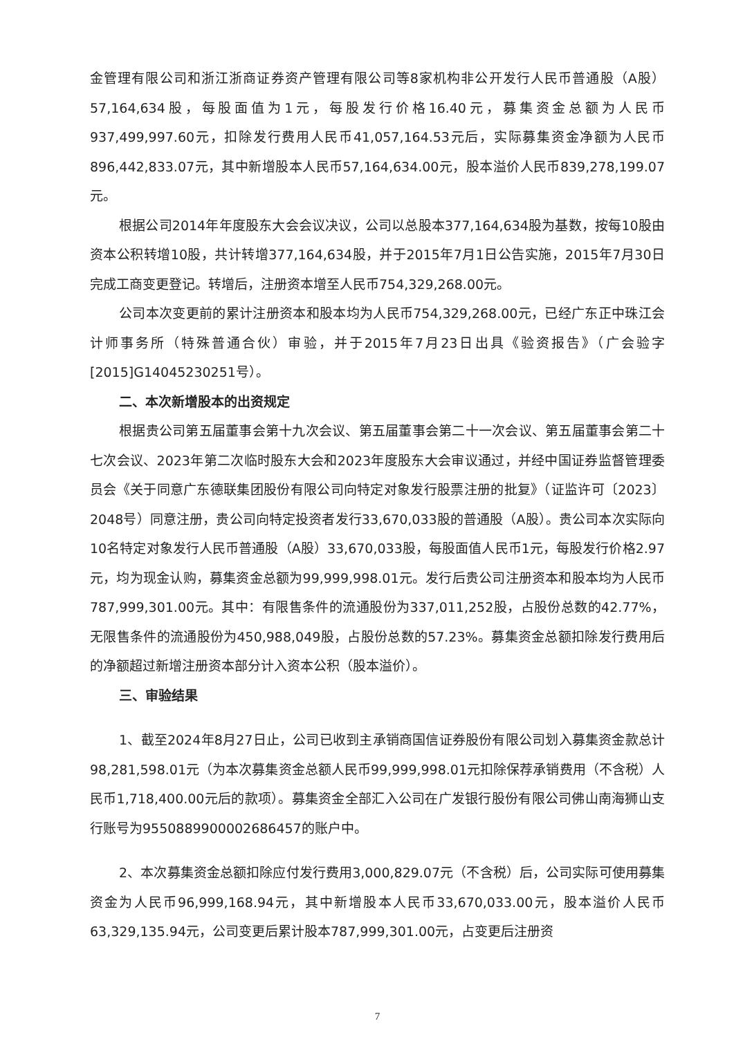金管理有限公司和浙江浙商证券资产管理有限公司等8家机构非公开发行人民币普通股（A股）57,164,634股，每股面值为1元，每股发行价格16.40元，募集资金总额为人民币937,499,997.60元，扣除发行费用人民币41,057,164.53元后，实际募集资金净额为人民币896,442,833.07元，其中新增股本人民币57,164,634.00元，股本溢价人民币839,278,199.07元。
根据公司2014年年度股东大会会议决议，公司以总股本377,164,634股为基数，按每10股由资本公积转增10股，共计转增377,164,634股，并于2015年7月1日公告实施，2015年7月30日完成工商变更登记。转增后，注册资本增至人民币754,329,268.00元。
公司本次变更前的累计注册资本和股本均为人民币754,329,268.00元，已经广东正中珠江会计师事务所（特殊普通合伙）审验，并于2015年7月23日出具《验资报告》（广会验字[2015]G14045230251号）。
二、本次新增股本的出资规定
根据贵公司第五届董事会第十九次会议、第五届董事会第二十一次会议、第五届董事会第二十七次会议、2023年第二次临时股东大会和2023年度股东大会审议通过，并经中国证券监督管理委员会《关于同意广东德联集团股份有限公司向特定对象发行股票注册的批复》（证监许可〔2023〕2048号）同意注册，贵公司向特定投资者发行33,670,033股的普通股（A股）。贵公司本次实际向10名特定对象发行人民币普通股（A股）33,670,033股，每股面值人民币1元，每股发行价格2.97元，均为现金认购，募集资金总额为99,999,998.01元。发行后贵公司注册资本和股本均为人民币787,999,301.00元。其中：有限售条件的流通股份为337,011,252股，占股份总数的42.77%，无限售条件的流通股份为450,988,049股，占股份总数的57.23%。募集资金总额扣除发行费用后的净额超过新增注册资本部分计入资本公积（股本溢价）。
三、审验结果
1、截至2024年8月27日止，公司已收到主承销商国信证券股份有限公司划入募集资金款总计98,281,598.01元（为本次募集资金总额人民币99,999,998.01元扣除保荐承销费用（不含税）人民币1,718,400.00元后的款项）。募集资金全部汇入公司在广发银行股份有限公司佛山南海狮山支行账号为9550889900002686457的账户中。
2、本次募集资金总额扣除应付发行费用3,000,829.07元（不含税）后，公司实际可使用募集资金为人民币96,999,168.94元，其中新增股本人民币33,670,033.00元，股本溢价人民币63,329,135.94元，公司变更后累计股本787,999,301.00元，占变更后注册资
7